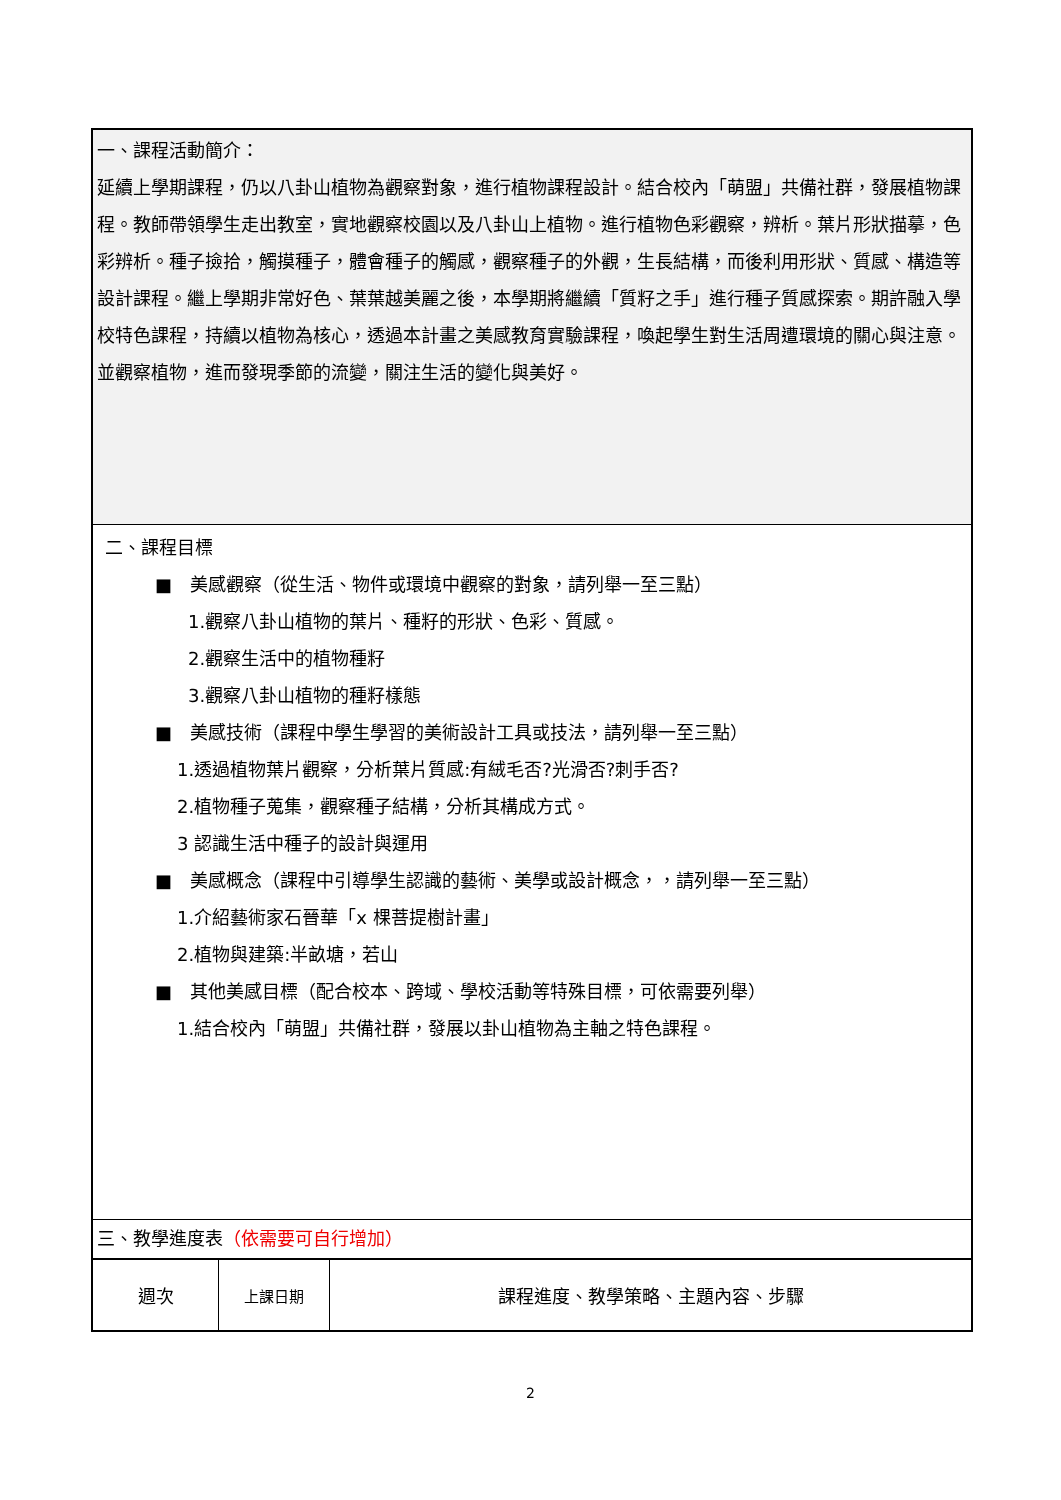一、課程活動簡介：
延續上學期課程，仍以八卦山植物為觀察對象，進行植物課程設計。結合校內「萌盟」共備社群，發展植物課程。教師帶領學生走出教室，實地觀察校園以及八卦山上植物。進行植物色彩觀察，辨析。葉片形狀描摹，色彩辨析。種子撿拾，觸摸種子，體會種子的觸感，觀察種子的外觀，生長結構，而後利用形狀、質感、構造等設計課程。繼上學期非常好色、葉葉越美麗之後，本學期將繼續「質籽之手」進行種子質感探索。期許融入學校特色課程，持續以植物為核心，透過本計畫之美感教育實驗課程，喚起學生對生活周遭環境的關心與注意。並觀察植物，進而發現季節的流變，關注生活的變化與美好。
二、課程目標
■　美感觀察（從生活、物件或環境中觀察的對象，請列舉一至三點）
1.觀察八卦山植物的葉片、種籽的形狀、色彩、質感。
2.觀察生活中的植物種籽
3.觀察八卦山植物的種籽樣態
■　美感技術（課程中學生學習的美術設計工具或技法，請列舉一至三點）
1.透過植物葉片觀察，分析葉片質感:有絨毛否?光滑否?刺手否?
2.植物種子蒐集，觀察種子結構，分析其構成方式。
3 認識生活中種子的設計與運用
■　美感概念（課程中引導學生認識的藝術、美學或設計概念，，請列舉一至三點）
1.介紹藝術家石晉華「x 棵菩提樹計畫」
2.植物與建築:半畝塘，若山
■　其他美感目標（配合校本、跨域、學校活動等特殊目標，可依需要列舉）
1.結合校內「萌盟」共備社群，發展以卦山植物為主軸之特色課程。
三、教學進度表（依需要可自行增加）
| 週次 | 上課日期 | 課程進度、教學策略、主題內容、步驟 |
2